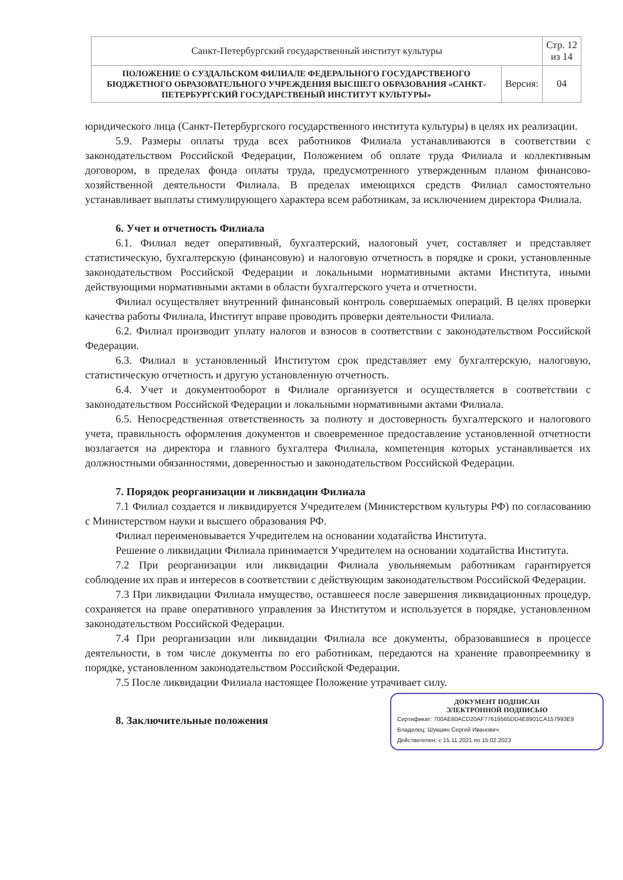| Санкт-Петербургский государственный институт культуры | | Стр. 12 из 14 |
| ПОЛОЖЕНИЕ О СУЗДАЛЬСКОМ ФИЛИАЛЕ ФЕДЕРАЛЬНОГО ГОСУДАРСТВЕНОГО БЮДЖЕТНОГО ОБРАЗОВАТЕЛЬНОГО УЧРЕЖДЕНИЯ ВЫСШЕГО ОБРАЗОВАНИЯ «САНКТ-ПЕТЕРБУРГСКИЙ ГОСУДАРСТВЕНЫЙ ИНСТИТУТ КУЛЬТУРЫ» | Версия: | 04 |
юридического лица (Санкт-Петербургского государственного института культуры) в целях их реализации.
5.9. Размеры оплаты труда всех работников Филиала устанавливаются в соответствии с законодательством Российской Федерации, Положением об оплате труда Филиала и коллективным договором, в пределах фонда оплаты труда, предусмотренного утвержденным планом финансово-хозяйственной деятельности Филиала. В пределах имеющихся средств Филиал самостоятельно устанавливает выплаты стимулирующего характера всем работникам, за исключением директора Филиала.
6. Учет и отчетность Филиала
6.1. Филиал ведет оперативный, бухгалтерский, налоговый учет, составляет и представляет статистическую, бухгалтерскую (финансовую) и налоговую отчетность в порядке и сроки, установленные законодательством Российской Федерации и локальными нормативными актами Института, иными действующими нормативными актами в области бухгалтерского учета и отчетности.
Филиал осуществляет внутренний финансовый контроль совершаемых операций. В целях проверки качества работы Филиала, Институт вправе проводить проверки деятельности Филиала.
6.2. Филиал производит уплату налогов и взносов в соответствии с законодательством Российской Федерации.
6.3. Филиал в установленный Институтом срок представляет ему бухгалтерскую, налоговую, статистическую отчетность и другую установленную отчетность.
6.4. Учет и документооборот в Филиале организуется и осуществляется в соответствии с законодательством Российской Федерации и локальными нормативными актами Филиала.
6.5. Непосредственная ответственность за полноту и достоверность бухгалтерского и налогового учета, правильность оформления документов и своевременное предоставление установленной отчетности возлагается на директора и главного бухгалтера Филиала, компетенция которых устанавливается их должностными обязанностями, доверенностью и законодательством Российской Федерации.
7. Порядок реорганизации и ликвидации Филиала
7.1 Филиал создается и ликвидируется Учредителем (Министерством культуры РФ) по согласованию с Министерством науки и высшего образования РФ.
Филиал переименовывается Учредителем на основании ходатайства Института.
Решение о ликвидации Филиала принимается Учредителем на основании ходатайства Института.
7.2 При реорганизации или ликвидации Филиала увольняемым работникам гарантируется соблюдение их прав и интересов в соответствии с действующим законодательством Российской Федерации.
7.3 При ликвидации Филиала имущество, оставшееся после завершения ликвидационных процедур, сохраняется на праве оперативного управления за Институтом и используется в порядке, установленном законодательством Российской Федерации.
7.4 При реорганизации или ликвидации Филиала все документы, образовавшиеся в процессе деятельности, в том числе документы по его работникам, передаются на хранение правопреемнику в порядке, установленном законодательством Российской Федерации.
7.5 После ликвидации Филиала настоящее Положение утрачивает силу.
8. Заключительные положения
ДОКУМЕНТ ПОДПИСАН
ЭЛЕКТРОННОЙ ПОДПИСЬЮ
Сертификат: 700AE60ACD20AF77619565DD4E8901CA157993E9
Владелец: Шукшин Сергей Иванович
Действителен: с 15.11.2021 по 15.02.2023